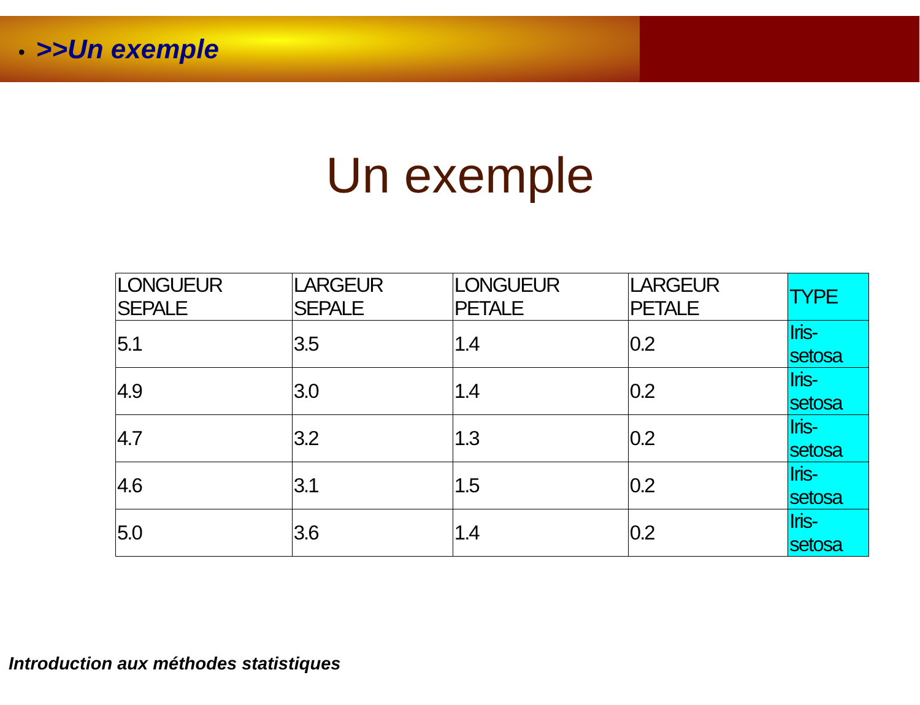• >>Un exemple
Un exemple
| LONGUEUR SEPALE | LARGEUR SEPALE | LONGUEUR PETALE | LARGEUR PETALE | TYPE |
| 5.1 | 3.5 | 1.4 | 0.2 | Iris-setosa |
| 4.9 | 3.0 | 1.4 | 0.2 | Iris-setosa |
| 4.7 | 3.2 | 1.3 | 0.2 | Iris-setosa |
| 4.6 | 3.1 | 1.5 | 0.2 | Iris-setosa |
| 5.0 | 3.6 | 1.4 | 0.2 | Iris-setosa |
Introduction aux méthodes statistiques